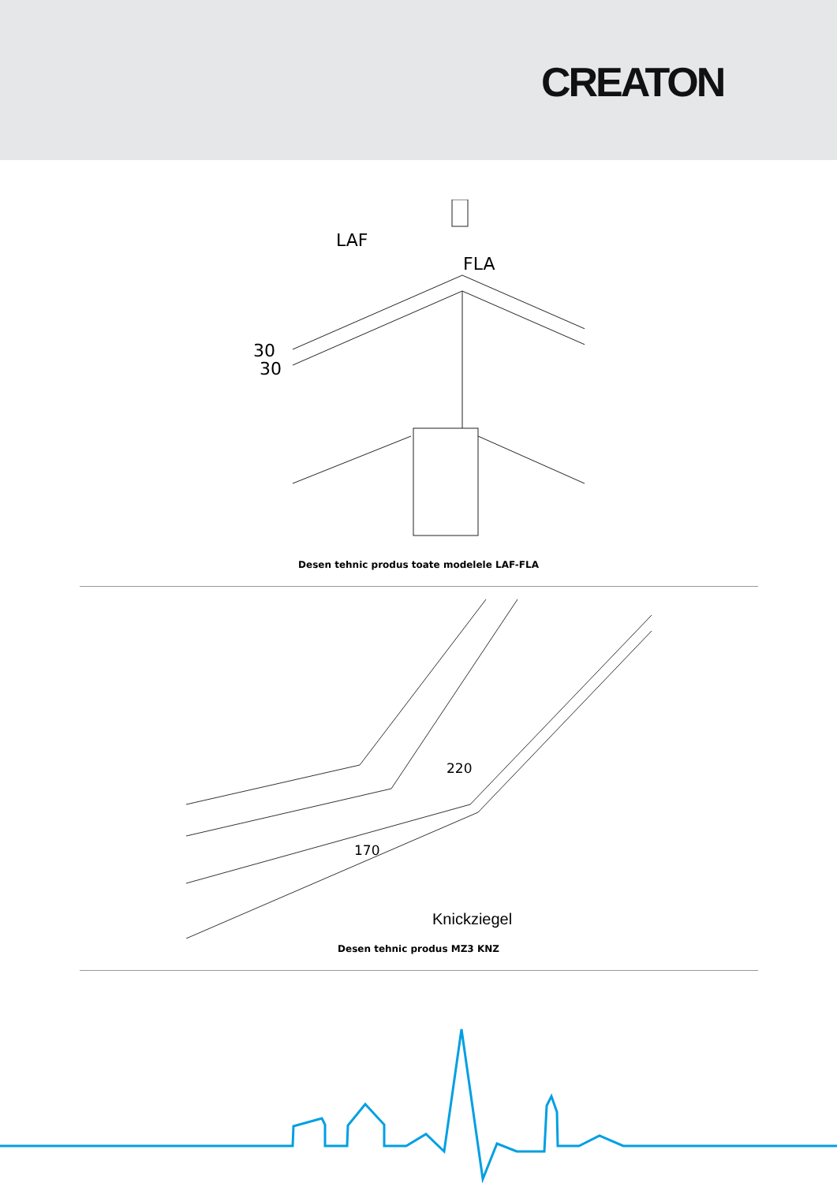CREATON
LAF
FLA
30
30
Desen tehnic produs toate modelele LAF-FLA
220
170
Knickziegel
Desen tehnic produs MZ3 KNZ